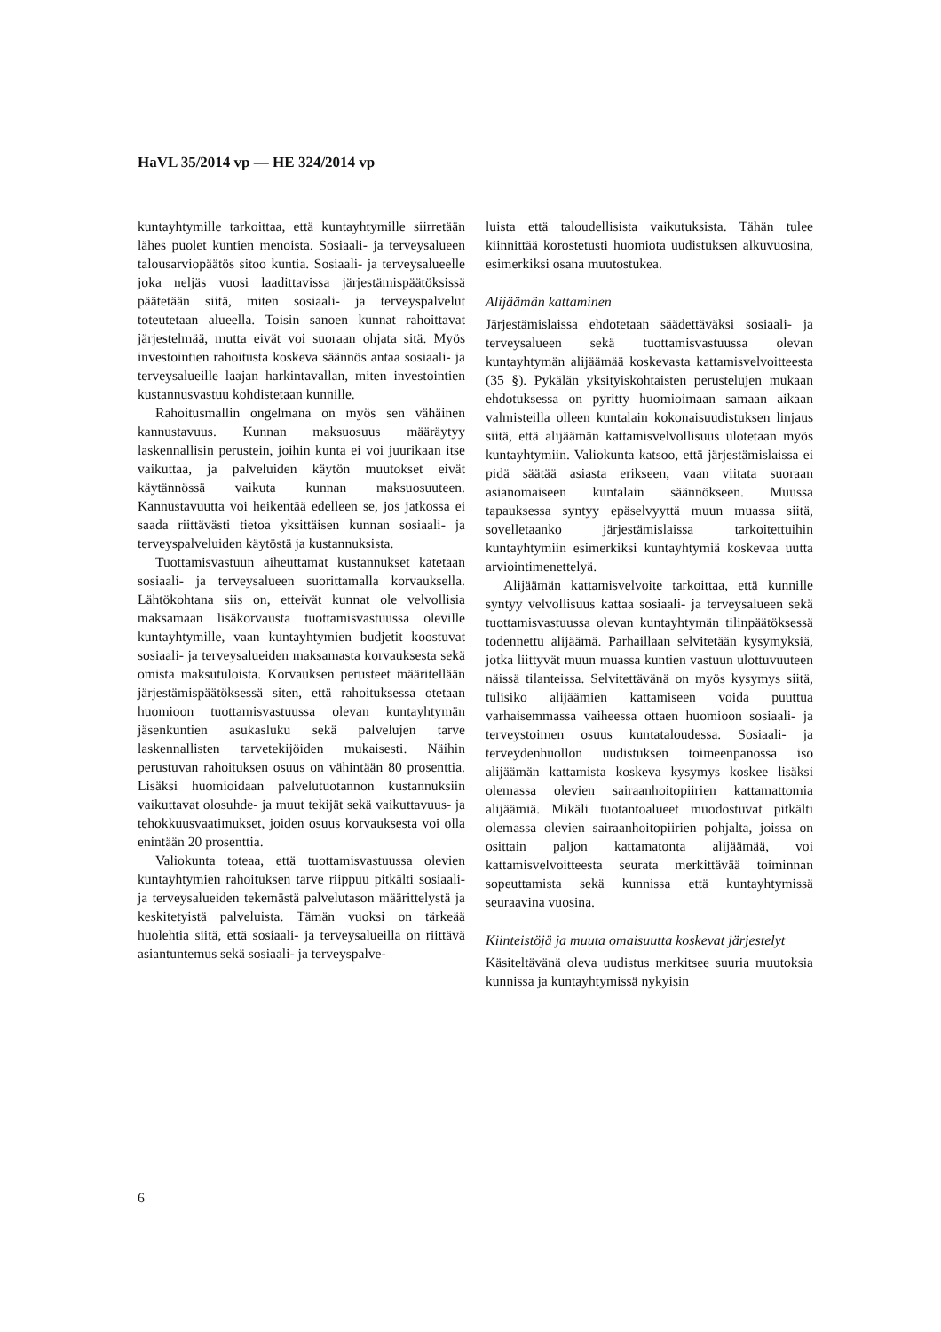HaVL 35/2014 vp — HE 324/2014 vp
kuntayhtymille tarkoittaa, että kuntayhtymille siirretään lähes puolet kuntien menoista. Sosiaali- ja terveysalueen talousarviopäätös sitoo kuntia. Sosiaali- ja terveysalueelle joka neljäs vuosi laadittavissa järjestämispäätöksissä päätetään siitä, miten sosiaali- ja terveyspalvelut toteutetaan alueella. Toisin sanoen kunnat rahoittavat järjestelmää, mutta eivät voi suoraan ohjata sitä. Myös investointien rahoitusta koskeva säännös antaa sosiaali- ja terveysalueille laajan harkintavallan, miten investointien kustannusvastuu kohdistetaan kunnille.
Rahoitusmallin ongelmana on myös sen vähäinen kannustavuus. Kunnan maksuosuus määräytyy laskennallisin perustein, joihin kunta ei voi juurikaan itse vaikuttaa, ja palveluiden käytön muutokset eivät käytännössä vaikuta kunnan maksuosuuteen. Kannustavuutta voi heikentää edelleen se, jos jatkossa ei saada riittävästi tietoa yksittäisen kunnan sosiaali- ja terveyspalveluiden käytöstä ja kustannuksista.
Tuottamisvastuun aiheuttamat kustannukset katetaan sosiaali- ja terveysalueen suorittamalla korvauksella. Lähtökohtana siis on, etteivät kunnat ole velvollisia maksamaan lisäkorvausta tuottamisvastuussa oleville kuntayhtymille, vaan kuntayhtymien budjetit koostuvat sosiaali- ja terveysalueiden maksamasta korvauksesta sekä omista maksutuloista. Korvauksen perusteet määritellään järjestämispäätöksessä siten, että rahoituksessa otetaan huomioon tuottamisvastuussa olevan kuntayhtymän jäsenkuntien asukasluku sekä palvelujen tarve laskennallisten tarvetekijöiden mukaisesti. Näihin perustuvan rahoituksen osuus on vähintään 80 prosenttia. Lisäksi huomioidaan palvelutuotannon kustannuksiin vaikuttavat olosuhde- ja muut tekijät sekä vaikuttavuus- ja tehokkuusvaatimukset, joiden osuus korvauksesta voi olla enintään 20 prosenttia.
Valiokunta toteaa, että tuottamisvastuussa olevien kuntayhtymien rahoituksen tarve riippuu pitkälti sosiaali- ja terveysalueiden tekemästä palvelutason määrittelystä ja keskitetyistä palveluista. Tämän vuoksi on tärkeää huolehtia siitä, että sosiaali- ja terveysalueilla on riittävä asiantuntemus sekä sosiaali- ja terveyspalve-
luista että taloudellisista vaikutuksista. Tähän tulee kiinnittää korostetusti huomiota uudistuksen alkuvuosina, esimerkiksi osana muutostukea.
Alijäämän kattaminen
Järjestämislaissa ehdotetaan säädettäväksi sosiaali- ja terveysalueen sekä tuottamisvastuussa olevan kuntayhtymän alijäämää koskevasta kattamisvelvoitteesta (35 §). Pykälän yksityiskohtaisten perustelujen mukaan ehdotuksessa on pyritty huomioimaan samaan aikaan valmisteilla olleen kuntalain kokonaisuudistuksen linjaus siitä, että alijäämän kattamisvelvollisuus ulotetaan myös kuntayhtymiin. Valiokunta katsoo, että järjestämislaissa ei pidä säätää asiasta erikseen, vaan viitata suoraan asianomaiseen kuntalain säännökseen. Muussa tapauksessa syntyy epäselvyyttä muun muassa siitä, sovelletaanko järjestämislaissa tarkoitettuihin kuntayhtymiin esimerkiksi kuntayhtymiä koskevaa uutta arviointimenettelyä.
Alijäämän kattamisvelvoite tarkoittaa, että kunnille syntyy velvollisuus kattaa sosiaali- ja terveysalueen sekä tuottamisvastuussa olevan kuntayhtymän tilinpäätöksessä todennettu alijäämä. Parhaillaan selvitetään kysymyksiä, jotka liittyvät muun muassa kuntien vastuun ulottuvuuteen näissä tilanteissa. Selvitettävänä on myös kysymys siitä, tulisiko alijäämien kattamiseen voida puuttua varhaisemmassa vaiheessa ottaen huomioon sosiaali- ja terveystoimen osuus kuntataloudessa. Sosiaali- ja terveydenhuollon uudistuksen toimeenpanossa iso alijäämän kattamista koskeva kysymys koskee lisäksi olemassa olevien sairaanhoitopiirien kattamattomia alijäämiä. Mikäli tuotantoalueet muodostuvat pitkälti olemassa olevien sairaanhoitopiirien pohjalta, joissa on osittain paljon kattamatonta alijäämää, voi kattamisvelvoitteesta seurata merkittävää toiminnan sopeuttamista sekä kunnissa että kuntayhtymissä seuraavina vuosina.
Kiinteistöjä ja muuta omaisuutta koskevat järjestelyt
Käsiteltävänä oleva uudistus merkitsee suuria muutoksia kunnissa ja kuntayhtymissä nykyisin
6